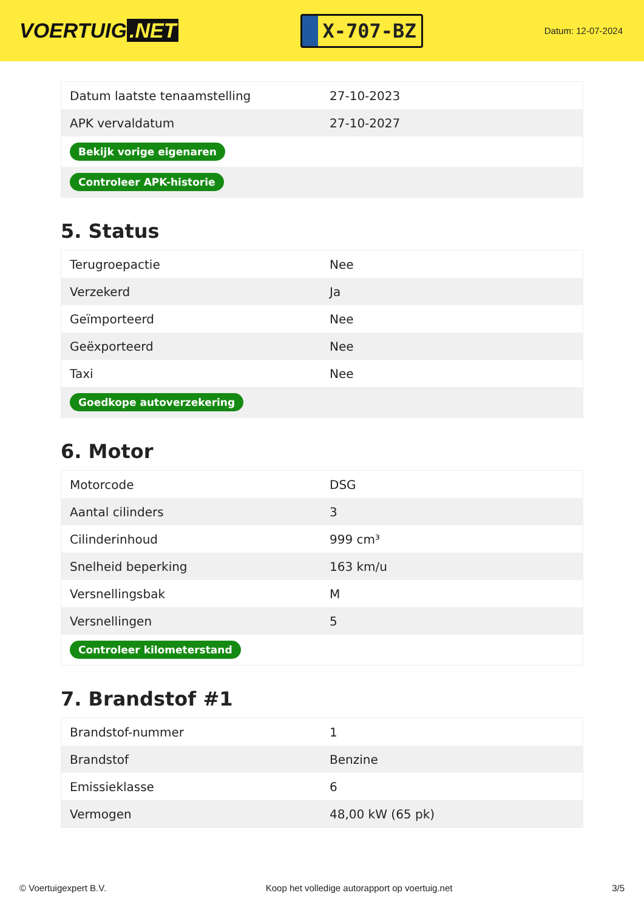VOERTUIG.NET
X-707-BZ
Datum: 12-07-2024
| Datum laatste tenaamstelling | 27-10-2023 |
| APK vervaldatum | 27-10-2027 |
| Bekijk vorige eigenaren | |
| Controleer APK-historie | |
5. Status
| Terugroepactie | Nee |
| Verzekerd | Ja |
| Geïmporteerd | Nee |
| Geëxporteerd | Nee |
| Taxi | Nee |
| Goedkope autoverzekering | |
6. Motor
| Motorcode | DSG |
| Aantal cilinders | 3 |
| Cilinderinhoud | 999 cm³ |
| Snelheid beperking | 163 km/u |
| Versnellingsbak | M |
| Versnellingen | 5 |
| Controleer kilometerstand | |
7. Brandstof #1
| Brandstof-nummer | 1 |
| Brandstof | Benzine |
| Emissieklasse | 6 |
| Vermogen | 48,00 kW (65 pk) |
© Voertuigexpert B.V. Koop het volledige autorapport op voertuig.net 3/5